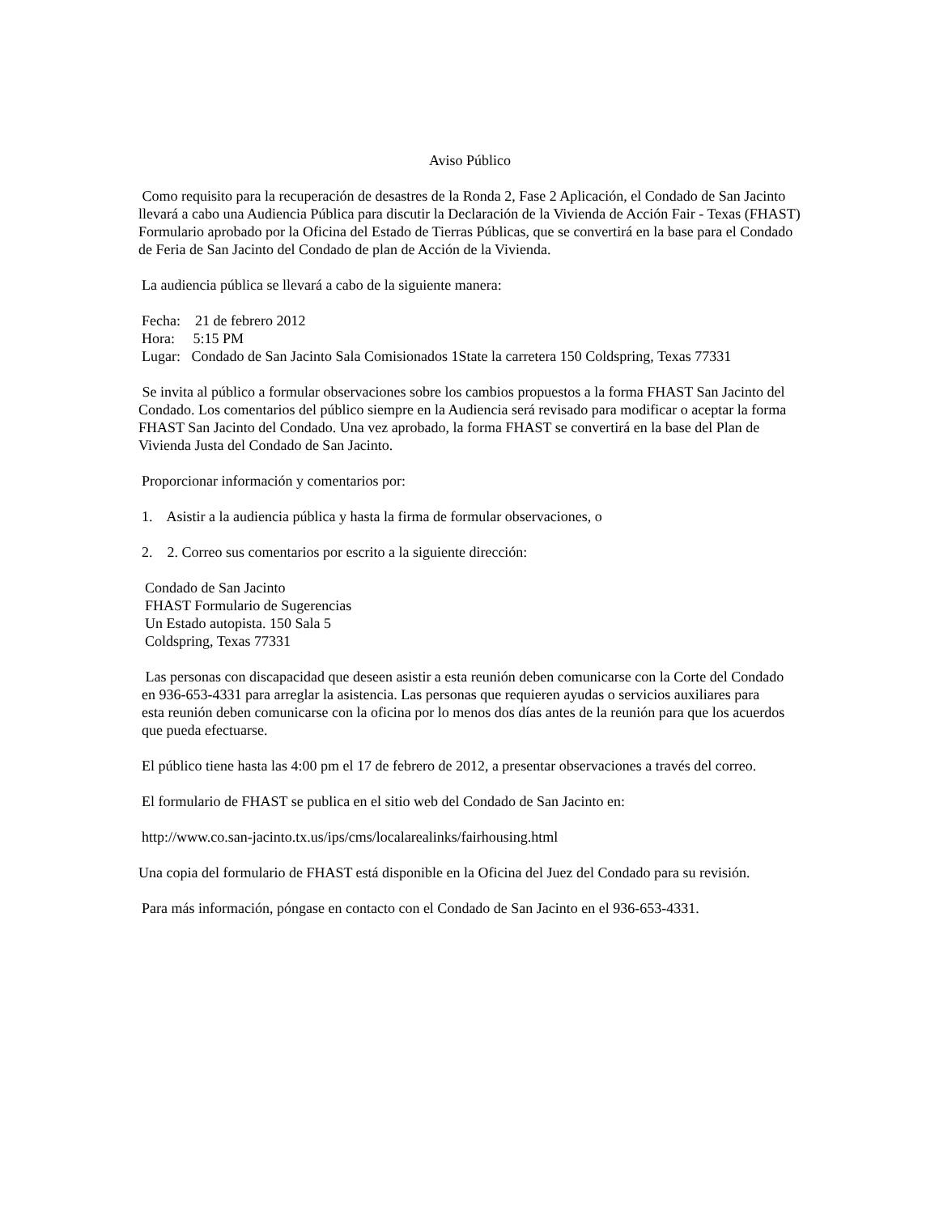Aviso Público
Como requisito para la recuperación de desastres de la Ronda 2, Fase 2 Aplicación, el Condado de San Jacinto llevará a cabo una Audiencia Pública para discutir la Declaración de la Vivienda de Acción Fair - Texas (FHAST) Formulario aprobado por la Oficina del Estado de Tierras Públicas, que se convertirá en la base para el Condado de Feria de San Jacinto del Condado de plan de Acción de la Vivienda.
La audiencia pública se llevará a cabo de la siguiente manera:
Fecha: 21 de febrero 2012
Hora: 5:15 PM
Lugar: Condado de San Jacinto Sala Comisionados 1State la carretera 150 Coldspring, Texas 77331
Se invita al público a formular observaciones sobre los cambios propuestos a la forma FHAST San Jacinto del Condado. Los comentarios del público siempre en la Audiencia será revisado para modificar o aceptar la forma FHAST San Jacinto del Condado. Una vez aprobado, la forma FHAST se convertirá en la base del Plan de Vivienda Justa del Condado de San Jacinto.
Proporcionar información y comentarios por:
1. Asistir a la audiencia pública y hasta la firma de formular observaciones, o
2. 2. Correo sus comentarios por escrito a la siguiente dirección:
Condado de San Jacinto
FHAST Formulario de Sugerencias
Un Estado autopista. 150 Sala 5
Coldspring, Texas 77331
Las personas con discapacidad que deseen asistir a esta reunión deben comunicarse con la Corte del Condado en 936-653-4331 para arreglar la asistencia. Las personas que requieren ayudas o servicios auxiliares para esta reunión deben comunicarse con la oficina por lo menos dos días antes de la reunión para que los acuerdos que pueda efectuarse.
El público tiene hasta las 4:00 pm el 17 de febrero de 2012, a presentar observaciones a través del correo.
El formulario de FHAST se publica en el sitio web del Condado de San Jacinto en:
http://www.co.san-jacinto.tx.us/ips/cms/localarealinks/fairhousing.html
Una copia del formulario de FHAST está disponible en la Oficina del Juez del Condado para su revisión.
Para más información, póngase en contacto con el Condado de San Jacinto en el 936-653-4331.